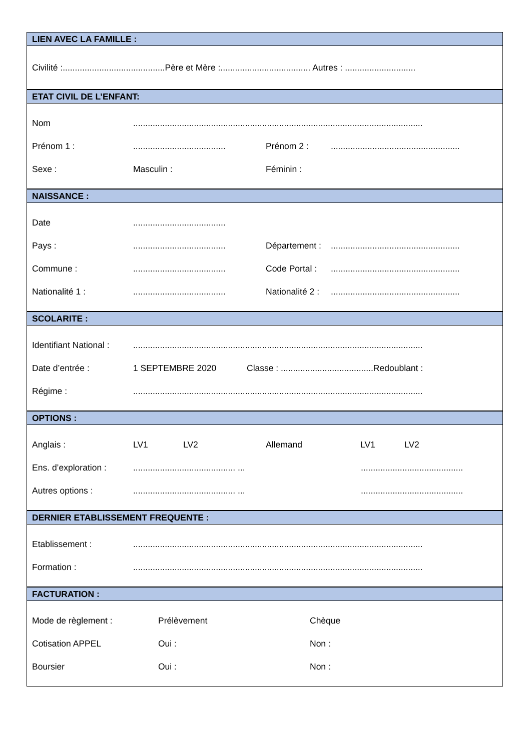LIEN AVEC LA FAMILLE :
Civilité :..........................................Père et Mère :..................................... Autres : .............................
ETAT CIVIL DE L’ENFANT:
Nom.......................................................................................................................
Prénom 1 :...................................... Prénom 2 :.....................................................
Sexe : Masculin : Féminin :
NAISSANCE :
Date......................................
Pays :...................................... Département :.....................................................
Commune :...................................... Code Portal :.....................................................
Nationalité 1 :...................................... Nationalité 2 :.....................................................
SCOLARITE :
Identifiant National :.......................................................................................................................
Date d’entrée : 1 SEPTEMBRE 2020 Classe : ......................................Redoublant :
Régime :.......................................................................................................................
OPTIONS :
Anglais : LV1 LV2 Allemand LV1 LV2
Ens. d’exploration :.......................................... .............................................
Autres options :.......................................... .............................................
DERNIER ETABLISSEMENT FREQUENTE :
Etablissement :.......................................................................................................................
Formation :.......................................................................................................................
FACTURATION :
Mode de règlement : Prélèvement Chèque
Cotisation APPEL Oui : Non :
Boursier Oui : Non :